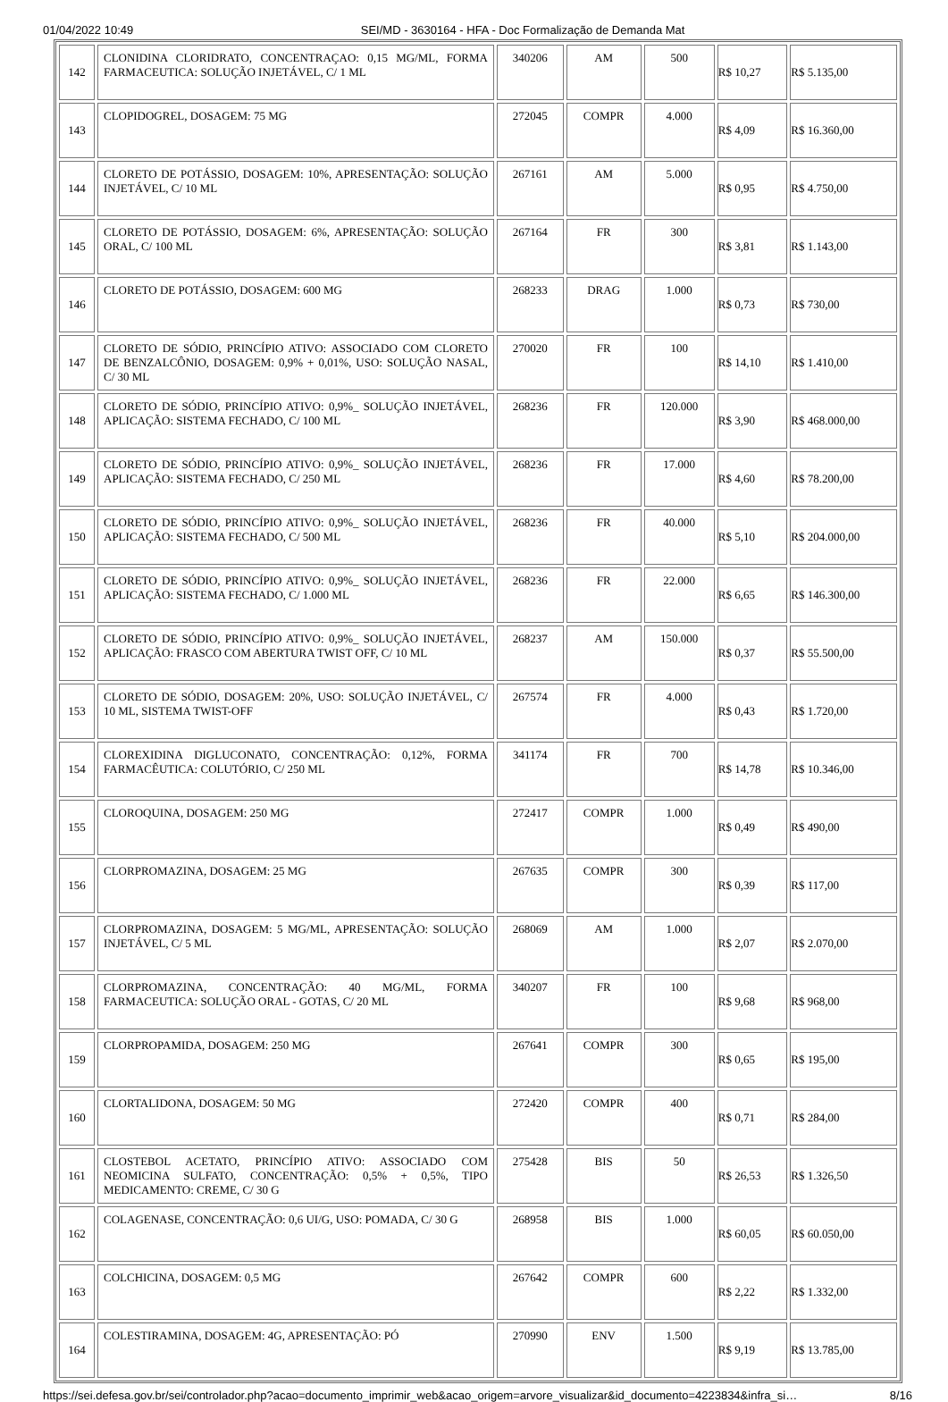01/04/2022 10:49 SEI/MD - 3630164 - HFA - Doc Formalização de Demanda Mat
| 142 | CLONIDINA CLORIDRATO, CONCENTRAÇAO: 0,15 MG/ML, FORMA FARMACEUTICA: SOLUÇÃO INJETÁVEL, C/ 1 ML | 340206 | AM | 500 | R$ 10,27 | R$ 5.135,00 |
| 143 | CLOPIDOGREL, DOSAGEM: 75 MG | 272045 | COMPR | 4.000 | R$ 4,09 | R$ 16.360,00 |
| 144 | CLORETO DE POTÁSSIO, DOSAGEM: 10%, APRESENTAÇÃO: SOLUÇÃO INJETÁVEL, C/ 10 ML | 267161 | AM | 5.000 | R$ 0,95 | R$ 4.750,00 |
| 145 | CLORETO DE POTÁSSIO, DOSAGEM: 6%, APRESENTAÇÃO: SOLUÇÃO ORAL, C/ 100 ML | 267164 | FR | 300 | R$ 3,81 | R$ 1.143,00 |
| 146 | CLORETO DE POTÁSSIO, DOSAGEM: 600 MG | 268233 | DRAG | 1.000 | R$ 0,73 | R$ 730,00 |
| 147 | CLORETO DE SÓDIO, PRINCÍPIO ATIVO: ASSOCIADO COM CLORETO DE BENZALCÔNIO, DOSAGEM: 0,9% + 0,01%, USO: SOLUÇÃO NASAL, C/ 30 ML | 270020 | FR | 100 | R$ 14,10 | R$ 1.410,00 |
| 148 | CLORETO DE SÓDIO, PRINCÍPIO ATIVO: 0,9%_ SOLUÇÃO INJETÁVEL, APLICAÇÃO: SISTEMA FECHADO, C/ 100 ML | 268236 | FR | 120.000 | R$ 3,90 | R$ 468.000,00 |
| 149 | CLORETO DE SÓDIO, PRINCÍPIO ATIVO: 0,9%_ SOLUÇÃO INJETÁVEL, APLICAÇÃO: SISTEMA FECHADO, C/ 250 ML | 268236 | FR | 17.000 | R$ 4,60 | R$ 78.200,00 |
| 150 | CLORETO DE SÓDIO, PRINCÍPIO ATIVO: 0,9%_ SOLUÇÃO INJETÁVEL, APLICAÇÃO: SISTEMA FECHADO, C/ 500 ML | 268236 | FR | 40.000 | R$ 5,10 | R$ 204.000,00 |
| 151 | CLORETO DE SÓDIO, PRINCÍPIO ATIVO: 0,9%_ SOLUÇÃO INJETÁVEL, APLICAÇÃO: SISTEMA FECHADO, C/ 1.000 ML | 268236 | FR | 22.000 | R$ 6,65 | R$ 146.300,00 |
| 152 | CLORETO DE SÓDIO, PRINCÍPIO ATIVO: 0,9%_ SOLUÇÃO INJETÁVEL, APLICAÇÃO: FRASCO COM ABERTURA TWIST OFF, C/ 10 ML | 268237 | AM | 150.000 | R$ 0,37 | R$ 55.500,00 |
| 153 | CLORETO DE SÓDIO, DOSAGEM: 20%, USO: SOLUÇÃO INJETÁVEL, C/ 10 ML, SISTEMA TWIST-OFF | 267574 | FR | 4.000 | R$ 0,43 | R$ 1.720,00 |
| 154 | CLOREXIDINA DIGLUCONATO, CONCENTRAÇÃO: 0,12%, FORMA FARMACÊUTICA: COLUTÓRIO, C/ 250 ML | 341174 | FR | 700 | R$ 14,78 | R$ 10.346,00 |
| 155 | CLOROQUINA, DOSAGEM: 250 MG | 272417 | COMPR | 1.000 | R$ 0,49 | R$ 490,00 |
| 156 | CLORPROMAZINA, DOSAGEM: 25 MG | 267635 | COMPR | 300 | R$ 0,39 | R$ 117,00 |
| 157 | CLORPROMAZINA, DOSAGEM: 5 MG/ML, APRESENTAÇÃO: SOLUÇÃO INJETÁVEL, C/ 5 ML | 268069 | AM | 1.000 | R$ 2,07 | R$ 2.070,00 |
| 158 | CLORPROMAZINA, CONCENTRAÇÃO: 40 MG/ML, FORMA FARMACEUTICA: SOLUÇÃO ORAL - GOTAS, C/ 20 ML | 340207 | FR | 100 | R$ 9,68 | R$ 968,00 |
| 159 | CLORPROPAMIDA, DOSAGEM: 250 MG | 267641 | COMPR | 300 | R$ 0,65 | R$ 195,00 |
| 160 | CLORTALIDONA, DOSAGEM: 50 MG | 272420 | COMPR | 400 | R$ 0,71 | R$ 284,00 |
| 161 | CLOSTEBOL ACETATO, PRINCÍPIO ATIVO: ASSOCIADO COM NEOMICINA SULFATO, CONCENTRAÇÃO: 0,5% + 0,5%, TIPO MEDICAMENTO: CREME, C/ 30 G | 275428 | BIS | 50 | R$ 26,53 | R$ 1.326,50 |
| 162 | COLAGENASE, CONCENTRAÇÃO: 0,6 UI/G, USO: POMADA, C/ 30 G | 268958 | BIS | 1.000 | R$ 60,05 | R$ 60.050,00 |
| 163 | COLCHICINA, DOSAGEM: 0,5 MG | 267642 | COMPR | 600 | R$ 2,22 | R$ 1.332,00 |
| 164 | COLESTIRAMINA, DOSAGEM: 4G, APRESENTAÇÃO: PÓ | 270990 | ENV | 1.500 | R$ 9,19 | R$ 13.785,00 |
https://sei.defesa.gov.br/sei/controlador.php?acao=documento_imprimir_web&acao_origem=arvore_visualizar&id_documento=4223834&infra_si… 8/16